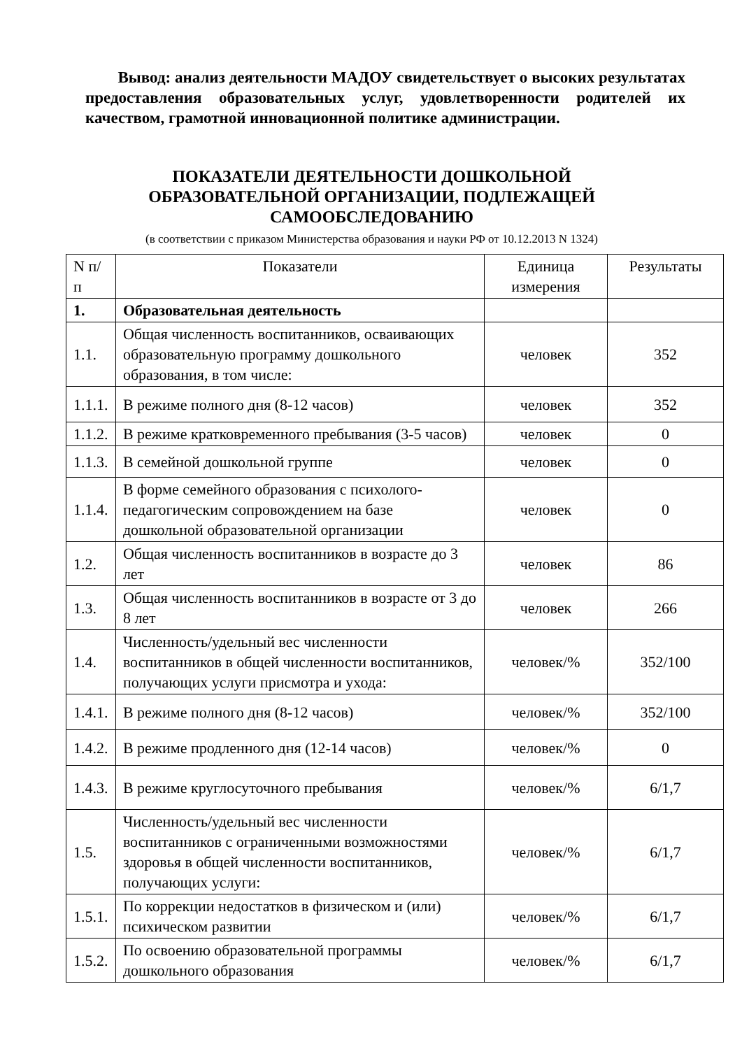Вывод: анализ деятельности МАДОУ свидетельствует о высоких результатах предоставления образовательных услуг, удовлетворенности родителей их качеством, грамотной инновационной политике администрации.
ПОКАЗАТЕЛИ ДЕЯТЕЛЬНОСТИ ДОШКОЛЬНОЙ
ОБРАЗОВАТЕЛЬНОЙ ОРГАНИЗАЦИИ, ПОДЛЕЖАЩЕЙ
САМООБСЛЕДОВАНИЮ
(в соответствии с приказом Министерства образования и науки РФ от 10.12.2013 N 1324)
| N п/п | Показатели | Единица измерения | Результаты |
| --- | --- | --- | --- |
| 1. | Образовательная деятельность | | |
| 1.1. | Общая численность воспитанников, осваивающих образовательную программу дошкольного образования, в том числе: | человек | 352 |
| 1.1.1. | В режиме полного дня (8-12 часов) | человек | 352 |
| 1.1.2. | В режиме кратковременного пребывания (3-5 часов) | человек | 0 |
| 1.1.3. | В семейной дошкольной группе | человек | 0 |
| 1.1.4. | В форме семейного образования с психолого-педагогическим сопровождением на базе дошкольной образовательной организации | человек | 0 |
| 1.2. | Общая численность воспитанников в возрасте до 3 лет | человек | 86 |
| 1.3. | Общая численность воспитанников в возрасте от 3 до 8 лет | человек | 266 |
| 1.4. | Численность/удельный вес численности воспитанников в общей численности воспитанников, получающих услуги присмотра и ухода: | человек/% | 352/100 |
| 1.4.1. | В режиме полного дня (8-12 часов) | человек/% | 352/100 |
| 1.4.2. | В режиме продленного дня (12-14 часов) | человек/% | 0 |
| 1.4.3. | В режиме круглосуточного пребывания | человек/% | 6/1,7 |
| 1.5. | Численность/удельный вес численности воспитанников с ограниченными возможностями здоровья в общей численности воспитанников, получающих услуги: | человек/% | 6/1,7 |
| 1.5.1. | По коррекции недостатков в физическом и (или) психическом развитии | человек/% | 6/1,7 |
| 1.5.2. | По освоению образовательной программы дошкольного образования | человек/% | 6/1,7 |